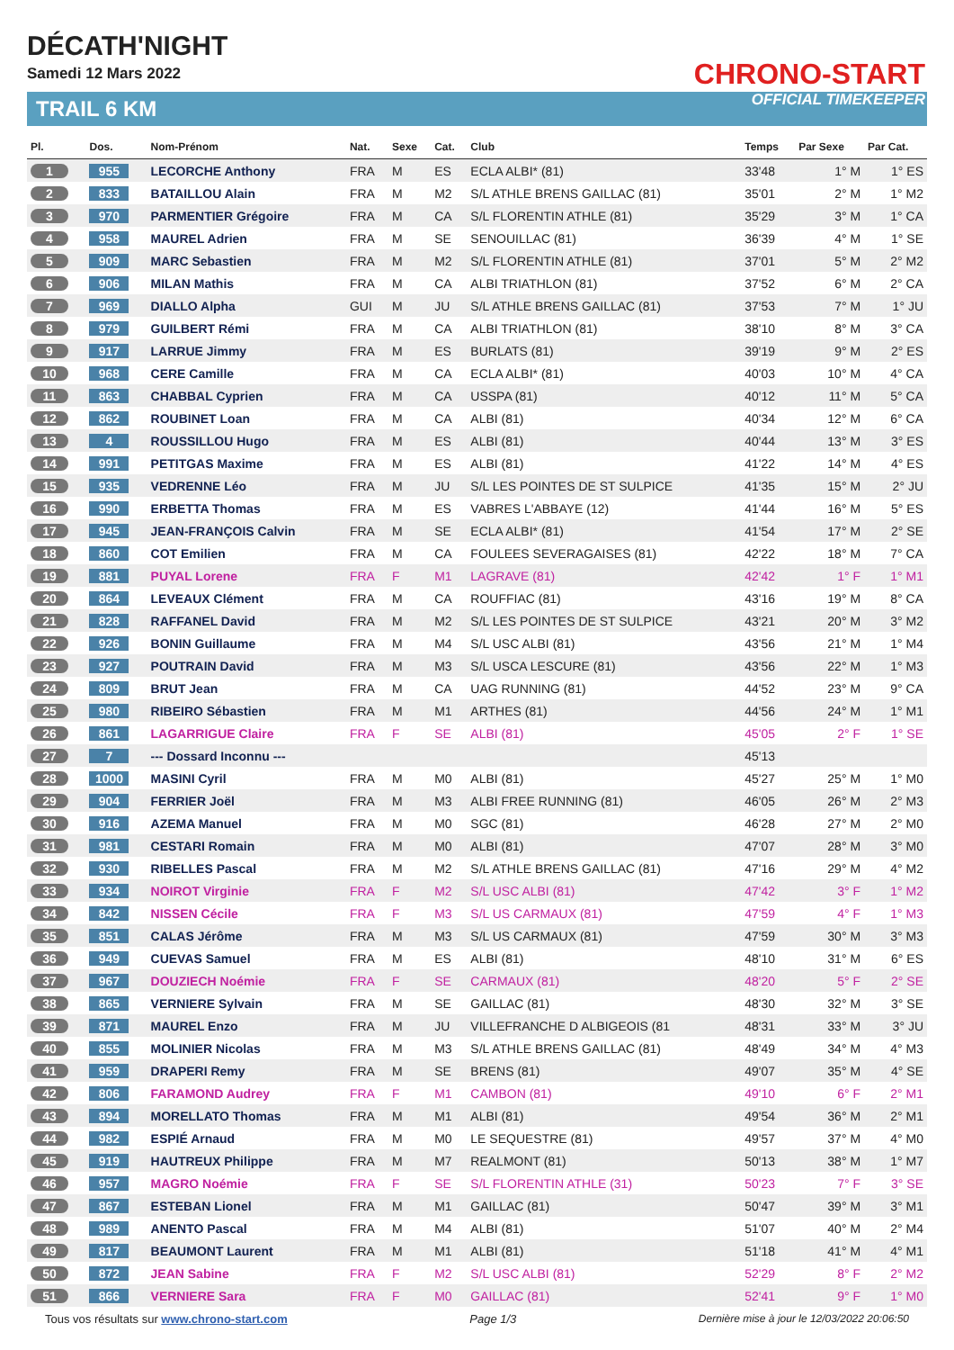DÉCATH'NIGHT
Samedi 12 Mars 2022
TRAIL 6 KM
CHRONO-START
OFFICIAL TIMEKEEPER
| Pl. | Dos. | Nom-Prénom | Nat. | Sexe | Cat. | Club | Temps | Par Sexe | Par Cat. |
| --- | --- | --- | --- | --- | --- | --- | --- | --- | --- |
| 1 | 955 | LECORCHE Anthony | FRA | M | ES | ECLA ALBI* (81) | 33'48 | 1° M | 1° ES |
| 2 | 833 | BATAILLOU Alain | FRA | M | M2 | S/L ATHLE BRENS GAILLAC (81) | 35'01 | 2° M | 1° M2 |
| 3 | 970 | PARMENTIER Grégoire | FRA | M | CA | S/L FLORENTIN ATHLE (81) | 35'29 | 3° M | 1° CA |
| 4 | 958 | MAUREL Adrien | FRA | M | SE | SENOUILLAC (81) | 36'39 | 4° M | 1° SE |
| 5 | 909 | MARC Sebastien | FRA | M | M2 | S/L FLORENTIN ATHLE (81) | 37'01 | 5° M | 2° M2 |
| 6 | 906 | MILAN Mathis | FRA | M | CA | ALBI TRIATHLON (81) | 37'52 | 6° M | 2° CA |
| 7 | 969 | DIALLO Alpha | GUI | M | JU | S/L ATHLE BRENS GAILLAC (81) | 37'53 | 7° M | 1° JU |
| 8 | 979 | GUILBERT Rémi | FRA | M | CA | ALBI TRIATHLON (81) | 38'10 | 8° M | 3° CA |
| 9 | 917 | LARRUE Jimmy | FRA | M | ES | BURLATS (81) | 39'19 | 9° M | 2° ES |
| 10 | 968 | CERE Camille | FRA | M | CA | ECLA ALBI* (81) | 40'03 | 10° M | 4° CA |
| 11 | 863 | CHABBAL Cyprien | FRA | M | CA | USSPA (81) | 40'12 | 11° M | 5° CA |
| 12 | 862 | ROUBINET Loan | FRA | M | CA | ALBI (81) | 40'34 | 12° M | 6° CA |
| 13 | 4 | ROUSSILLOU Hugo | FRA | M | ES | ALBI (81) | 40'44 | 13° M | 3° ES |
| 14 | 991 | PETITGAS Maxime | FRA | M | ES | ALBI (81) | 41'22 | 14° M | 4° ES |
| 15 | 935 | VEDRENNE Léo | FRA | M | JU | S/L LES POINTES DE ST SULPICE | 41'35 | 15° M | 2° JU |
| 16 | 990 | ERBETTA Thomas | FRA | M | ES | VABRES L'ABBAYE (12) | 41'44 | 16° M | 5° ES |
| 17 | 945 | JEAN-FRANÇOIS Calvin | FRA | M | SE | ECLA ALBI* (81) | 41'54 | 17° M | 2° SE |
| 18 | 860 | COT Emilien | FRA | M | CA | FOULEES SEVERAGAISES (81) | 42'22 | 18° M | 7° CA |
| 19 | 881 | PUYAL Lorene | FRA | F | M1 | LAGRAVE (81) | 42'42 | 1° F | 1° M1 |
| 20 | 864 | LEVEAUX Clément | FRA | M | CA | ROUFFIAC (81) | 43'16 | 19° M | 8° CA |
| 21 | 828 | RAFFANEL David | FRA | M | M2 | S/L LES POINTES DE ST SULPICE | 43'21 | 20° M | 3° M2 |
| 22 | 926 | BONIN Guillaume | FRA | M | M4 | S/L USC ALBI (81) | 43'56 | 21° M | 1° M4 |
| 23 | 927 | POUTRAIN David | FRA | M | M3 | S/L USCA LESCURE (81) | 43'56 | 22° M | 1° M3 |
| 24 | 809 | BRUT Jean | FRA | M | CA | UAG RUNNING (81) | 44'52 | 23° M | 9° CA |
| 25 | 980 | RIBEIRO Sébastien | FRA | M | M1 | ARTHES (81) | 44'56 | 24° M | 1° M1 |
| 26 | 861 | LAGARRIGUE Claire | FRA | F | SE | ALBI (81) | 45'05 | 2° F | 1° SE |
| 27 | 7 | --- Dossard Inconnu --- | | | | | 45'13 | | |
| 28 | 1000 | MASINI Cyril | FRA | M | M0 | ALBI (81) | 45'27 | 25° M | 1° M0 |
| 29 | 904 | FERRIER Joël | FRA | M | M3 | ALBI FREE RUNNING (81) | 46'05 | 26° M | 2° M3 |
| 30 | 916 | AZEMA Manuel | FRA | M | M0 | SGC (81) | 46'28 | 27° M | 2° M0 |
| 31 | 981 | CESTARI Romain | FRA | M | M0 | ALBI (81) | 47'07 | 28° M | 3° M0 |
| 32 | 930 | RIBELLES Pascal | FRA | M | M2 | S/L ATHLE BRENS GAILLAC (81) | 47'16 | 29° M | 4° M2 |
| 33 | 934 | NOIROT Virginie | FRA | F | M2 | S/L USC ALBI (81) | 47'42 | 3° F | 1° M2 |
| 34 | 842 | NISSEN Cécile | FRA | F | M3 | S/L US CARMAUX (81) | 47'59 | 4° F | 1° M3 |
| 35 | 851 | CALAS Jérôme | FRA | M | M3 | S/L US CARMAUX (81) | 47'59 | 30° M | 3° M3 |
| 36 | 949 | CUEVAS Samuel | FRA | M | ES | ALBI (81) | 48'10 | 31° M | 6° ES |
| 37 | 967 | DOUZIECH Noémie | FRA | F | SE | CARMAUX (81) | 48'20 | 5° F | 2° SE |
| 38 | 865 | VERNIERE Sylvain | FRA | M | SE | GAILLAC (81) | 48'30 | 32° M | 3° SE |
| 39 | 871 | MAUREL Enzo | FRA | M | JU | VILLEFRANCHE D ALBIGEOIS (81 | 48'31 | 33° M | 3° JU |
| 40 | 855 | MOLINIER Nicolas | FRA | M | M3 | S/L ATHLE BRENS GAILLAC (81) | 48'49 | 34° M | 4° M3 |
| 41 | 959 | DRAPERI Remy | FRA | M | SE | BRENS (81) | 49'07 | 35° M | 4° SE |
| 42 | 806 | FARAMOND Audrey | FRA | F | M1 | CAMBON (81) | 49'10 | 6° F | 2° M1 |
| 43 | 894 | MORELLATO Thomas | FRA | M | M1 | ALBI (81) | 49'54 | 36° M | 2° M1 |
| 44 | 982 | ESPIÉ Arnaud | FRA | M | M0 | LE SEQUESTRE (81) | 49'57 | 37° M | 4° M0 |
| 45 | 919 | HAUTREUX Philippe | FRA | M | M7 | REALMONT (81) | 50'13 | 38° M | 1° M7 |
| 46 | 957 | MAGRO Noémie | FRA | F | SE | S/L FLORENTIN ATHLE (31) | 50'23 | 7° F | 3° SE |
| 47 | 867 | ESTEBAN Lionel | FRA | M | M1 | GAILLAC (81) | 50'47 | 39° M | 3° M1 |
| 48 | 989 | ANENTO Pascal | FRA | M | M4 | ALBI (81) | 51'07 | 40° M | 2° M4 |
| 49 | 817 | BEAUMONT Laurent | FRA | M | M1 | ALBI (81) | 51'18 | 41° M | 4° M1 |
| 50 | 872 | JEAN Sabine | FRA | F | M2 | S/L USC ALBI (81) | 52'29 | 8° F | 2° M2 |
| 51 | 866 | VERNIERE Sara | FRA | F | M0 | GAILLAC (81) | 52'41 | 9° F | 1° M0 |
Tous vos résultats sur www.chrono-start.com Page 1/3 Dernière mise à jour le 12/03/2022 20:06:50